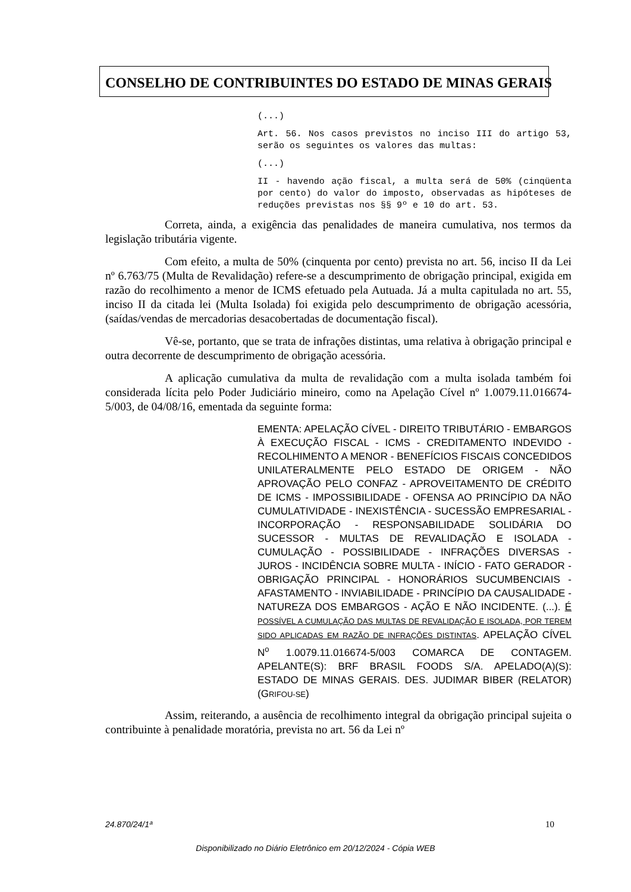CONSELHO DE CONTRIBUINTES DO ESTADO DE MINAS GERAIS
(...)
Art. 56. Nos casos previstos no inciso III do artigo 53, serão os seguintes os valores das multas:
(...)
II - havendo ação fiscal, a multa será de 50% (cinqüenta por cento) do valor do imposto, observadas as hipóteses de reduções previstas nos §§ 9º e 10 do art. 53.
Correta, ainda, a exigência das penalidades de maneira cumulativa, nos termos da legislação tributária vigente.
Com efeito, a multa de 50% (cinquenta por cento) prevista no art. 56, inciso II da Lei nº 6.763/75 (Multa de Revalidação) refere-se a descumprimento de obrigação principal, exigida em razão do recolhimento a menor de ICMS efetuado pela Autuada. Já a multa capitulada no art. 55, inciso II da citada lei (Multa Isolada) foi exigida pelo descumprimento de obrigação acessória, (saídas/vendas de mercadorias desacobertadas de documentação fiscal).
Vê-se, portanto, que se trata de infrações distintas, uma relativa à obrigação principal e outra decorrente de descumprimento de obrigação acessória.
A aplicação cumulativa da multa de revalidação com a multa isolada também foi considerada lícita pelo Poder Judiciário mineiro, como na Apelação Cível nº 1.0079.11.016674-5/003, de 04/08/16, ementada da seguinte forma:
EMENTA: APELAÇÃO CÍVEL - DIREITO TRIBUTÁRIO - EMBARGOS À EXECUÇÃO FISCAL - ICMS - CREDITAMENTO INDEVIDO - RECOLHIMENTO A MENOR - BENEFÍCIOS FISCAIS CONCEDIDOS UNILATERALMENTE PELO ESTADO DE ORIGEM - NÃO APROVAÇÃO PELO CONFAZ - APROVEITAMENTO DE CRÉDITO DE ICMS - IMPOSSIBILIDADE - OFENSA AO PRINCÍPIO DA NÃO CUMULATIVIDADE - INEXISTÊNCIA - SUCESSÃO EMPRESARIAL - INCORPORAÇÃO - RESPONSABILIDADE SOLIDÁRIA DO SUCESSOR - MULTAS DE REVALIDAÇÃO E ISOLADA - CUMULAÇÃO - POSSIBILIDADE - INFRAÇÕES DIVERSAS - JUROS - INCIDÊNCIA SOBRE MULTA - INÍCIO - FATO GERADOR - OBRIGAÇÃO PRINCIPAL - HONORÁRIOS SUCUMBENCIAIS - AFASTAMENTO - INVIABILIDADE - PRINCÍPIO DA CAUSALIDADE - NATUREZA DOS EMBARGOS - AÇÃO E NÃO INCIDENTE. (...). É POSSÍVEL A CUMULAÇÃO DAS MULTAS DE REVALIDAÇÃO E ISOLADA, POR TEREM SIDO APLICADAS EM RAZÃO DE INFRAÇÕES DISTINTAS. APELAÇÃO CÍVEL N<sup>o</sup> 1.0079.11.016674-5/003 COMARCA DE CONTAGEM. APELANTE(S): BRF BRASIL FOODS S/A. APELADO(A)(S): ESTADO DE MINAS GERAIS. DES. JUDIMAR BIBER (RELATOR)(GRIFOU-SE)
Assim, reiterando, a ausência de recolhimento integral da obrigação principal sujeita o contribuinte à penalidade moratória, prevista no art. 56 da Lei nº
24.870/24/1ª 10
Disponibilizado no Diário Eletrônico em 20/12/2024 - Cópia WEB